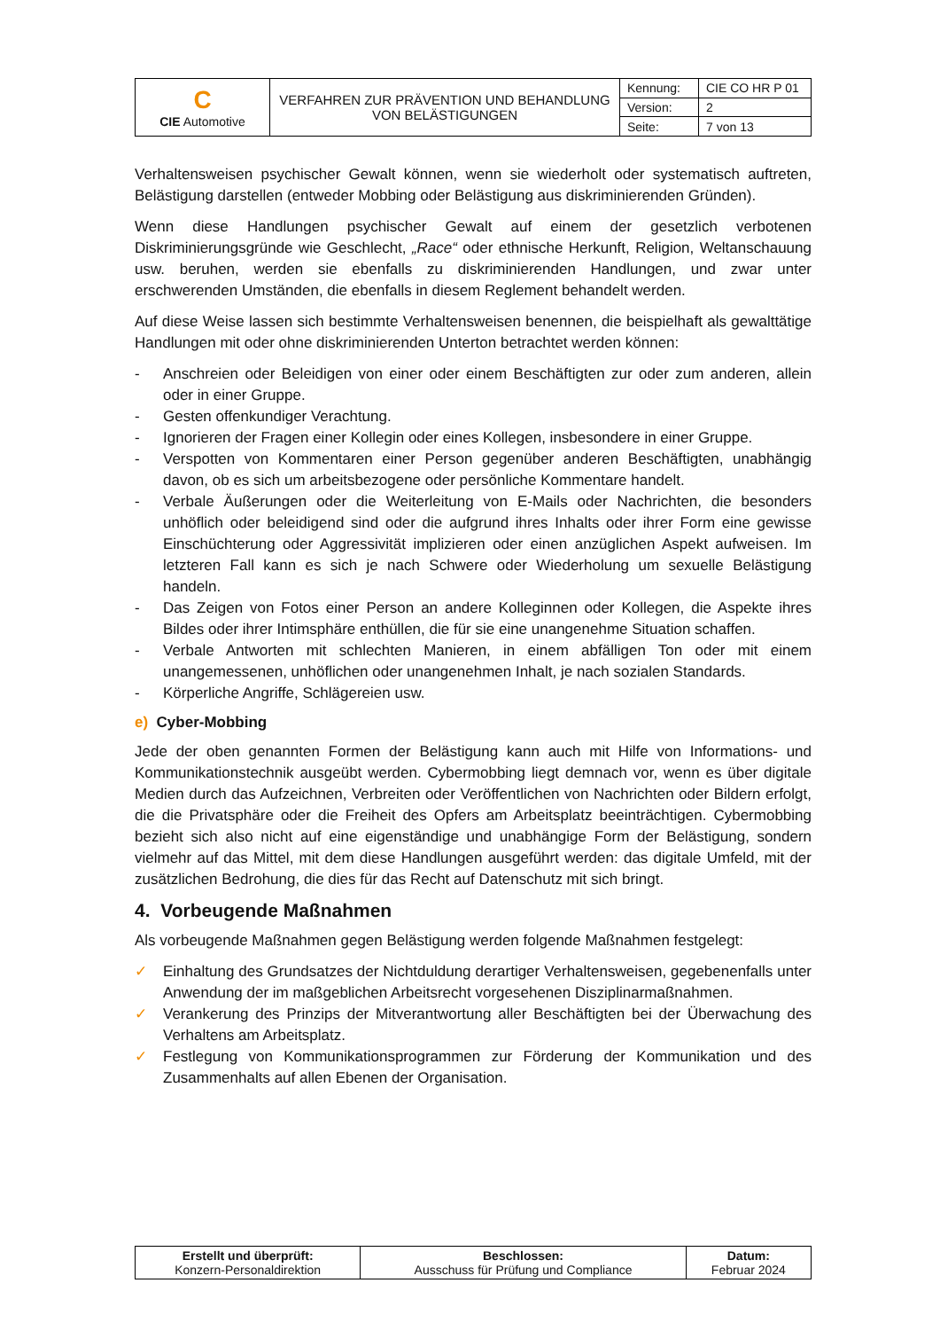| C CIE Automotive | VERFAHREN ZUR PRÄVENTION UND BEHANDLUNG VON BELÄSTIGUNGEN | Kennung: | CIE CO HR P 01 |
| | | Version: | 2 |
| | | Seite: | 7 von 13 |
Verhaltensweisen psychischer Gewalt können, wenn sie wiederholt oder systematisch auftreten, Belästigung darstellen (entweder Mobbing oder Belästigung aus diskriminierenden Gründen).
Wenn diese Handlungen psychischer Gewalt auf einem der gesetzlich verbotenen Diskriminierungsgründe wie Geschlecht, „Race“ oder ethnische Herkunft, Religion, Weltanschauung usw. beruhen, werden sie ebenfalls zu diskriminierenden Handlungen, und zwar unter erschwerenden Umständen, die ebenfalls in diesem Reglement behandelt werden.
Auf diese Weise lassen sich bestimmte Verhaltensweisen benennen, die beispielhaft als gewalttätige Handlungen mit oder ohne diskriminierenden Unterton betrachtet werden können:
- Anschreien oder Beleidigen von einer oder einem Beschäftigten zur oder zum anderen, allein oder in einer Gruppe.
- Gesten offenkundiger Verachtung.
- Ignorieren der Fragen einer Kollegin oder eines Kollegen, insbesondere in einer Gruppe.
- Verspotten von Kommentaren einer Person gegenüber anderen Beschäftigten, unabhängig davon, ob es sich um arbeitsbezogene oder persönliche Kommentare handelt.
- Verbale Äußerungen oder die Weiterleitung von E-Mails oder Nachrichten, die besonders unhöflich oder beleidigend sind oder die aufgrund ihres Inhalts oder ihrer Form eine gewisse Einschüchterung oder Aggressivität implizieren oder einen anzüglichen Aspekt aufweisen. Im letzteren Fall kann es sich je nach Schwere oder Wiederholung um sexuelle Belästigung handeln.
- Das Zeigen von Fotos einer Person an andere Kolleginnen oder Kollegen, die Aspekte ihres Bildes oder ihrer Intimsphäre enthüllen, die für sie eine unangenehme Situation schaffen.
- Verbale Antworten mit schlechten Manieren, in einem abfälligen Ton oder mit einem unangemessenen, unhöflichen oder unangenehmen Inhalt, je nach sozialen Standards.
- Körperliche Angriffe, Schlägereien usw.
e) Cyber-Mobbing
Jede der oben genannten Formen der Belästigung kann auch mit Hilfe von Informations- und Kommunikationstechnik ausgeübt werden. Cybermobbing liegt demnach vor, wenn es über digitale Medien durch das Aufzeichnen, Verbreiten oder Veröffentlichen von Nachrichten oder Bildern erfolgt, die die Privatsphäre oder die Freiheit des Opfers am Arbeitsplatz beeinträchtigen. Cybermobbing bezieht sich also nicht auf eine eigenständige und unabhängige Form der Belästigung, sondern vielmehr auf das Mittel, mit dem diese Handlungen ausgeführt werden: das digitale Umfeld, mit der zusätzlichen Bedrohung, die dies für das Recht auf Datenschutz mit sich bringt.
4. Vorbeugende Maßnahmen
Als vorbeugende Maßnahmen gegen Belästigung werden folgende Maßnahmen festgelegt:
✓ Einhaltung des Grundsatzes der Nichtduldung derartiger Verhaltensweisen, gegebenenfalls unter Anwendung der im maßgeblichen Arbeitsrecht vorgesehenen Disziplinarmaßnahmen.
✓ Verankerung des Prinzips der Mitverantwortung aller Beschäftigten bei der Überwachung des Verhaltens am Arbeitsplatz.
✓ Festlegung von Kommunikationsprogrammen zur Förderung der Kommunikation und des Zusammenhalts auf allen Ebenen der Organisation.
| Erstellt und überprüft: Konzern-Personaldirektion | Beschlossen: Ausschuss für Prüfung und Compliance | Datum: Februar 2024 |